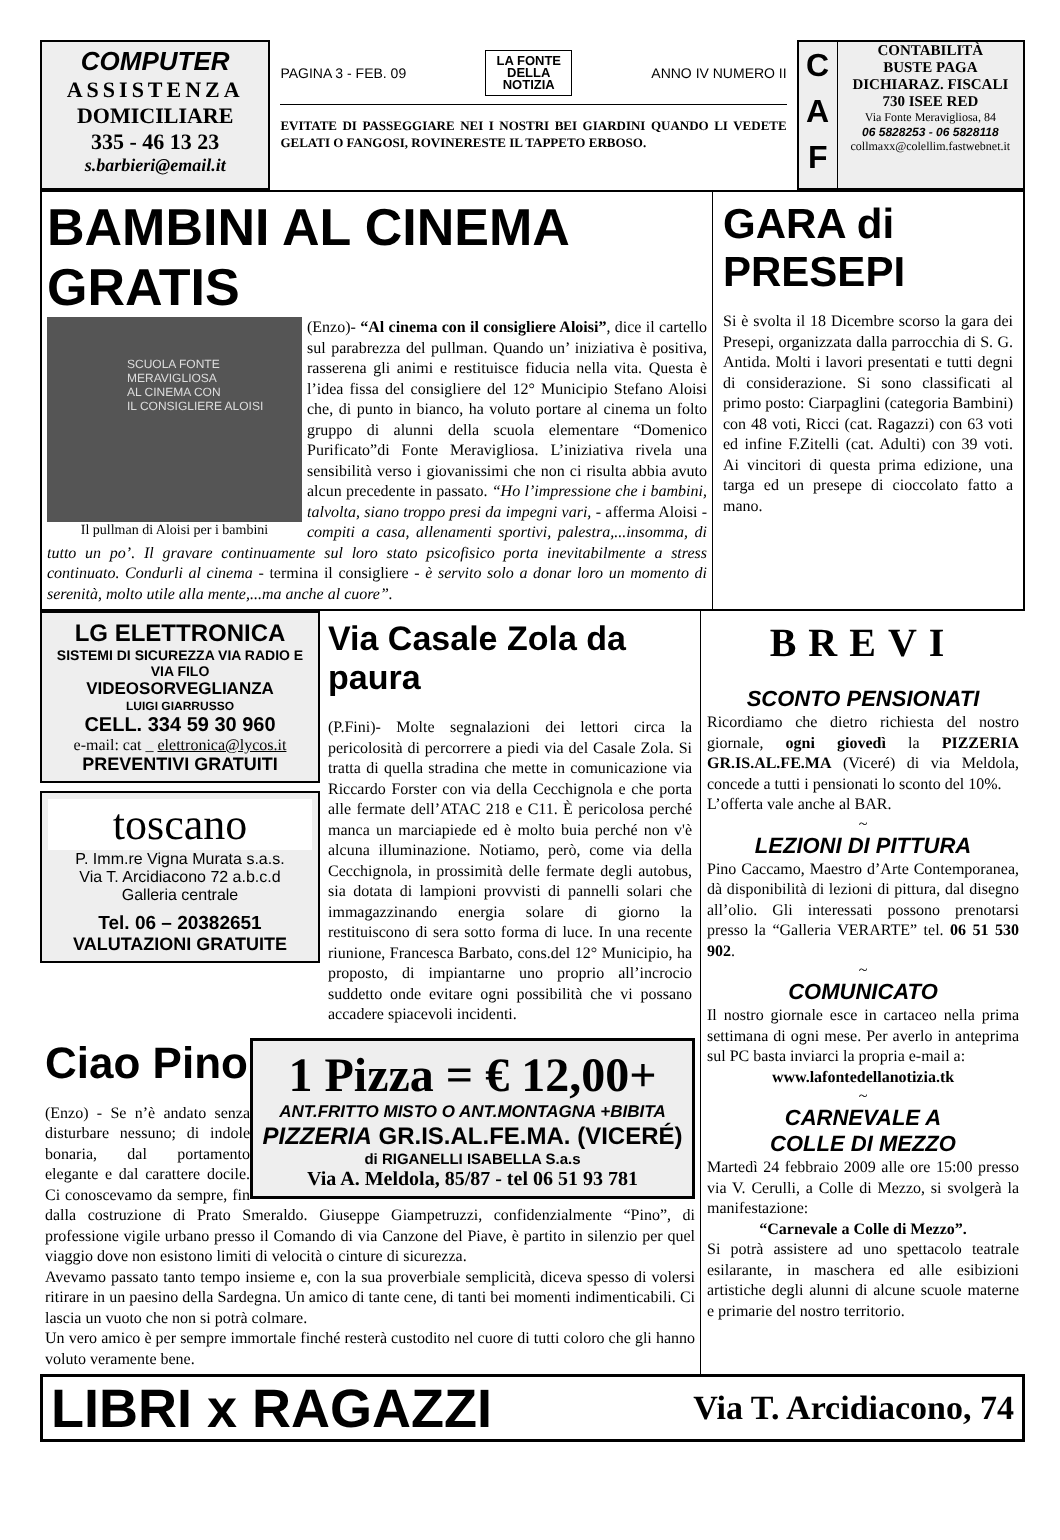COMPUTER
ASSISTENZA
DOMICILIARE
335 - 46 13 23
s.barbieri@email.it
PAGINA 3 - FEB. 09 LA FONTE
DELLA
NOTIZIA ANNO IV NUMERO II
EVITATE DI PASSEGGIARE NEI I NOSTRI BEI GIARDINI QUANDO LI VEDETE GELATI O FANGOSI, ROVINERESTE IL TAPPETO ERBOSO.
C
A
F
CONTABILITÀ
BUSTE PAGA
DICHIARAZ. FISCALI
730 ISEE RED
Via Fonte Meravigliosa, 84
06 5828253 - 06 5828118
collmaxx@colellim.fastwebnet.it
BAMBINI AL CINEMA GRATIS
SCUOLA FONTE MERAVIGLIOSA
AL CINEMA CON
IL CONSIGLIERE ALOISI
Il pullman di Aloisi per i bambini
(Enzo)- “Al cinema con il consigliere Aloisi”, dice il cartello sul parabrezza del pullman. Quando un’ iniziativa è positiva, rasserena gli animi e restituisce fiducia nella vita. Questa è l’idea fissa del consigliere del 12° Municipio Stefano Aloisi che, di punto in bianco, ha voluto portare al cinema un folto gruppo di alunni della scuola elementare “Domenico Purificato”di Fonte Meravigliosa. L’iniziativa rivela una sensibilità verso i giovanissimi che non ci risulta abbia avuto alcun precedente in passato. “Ho l’impressione che i bambini, talvolta, siano troppo presi da impegni vari, - afferma Aloisi - compiti a casa, allenamenti sportivi, palestra,...insomma, di tutto un po’. Il gravare continuamente sul loro stato psicofisico porta inevitabilmente a stress continuato. Condurli al cinema - termina il consigliere - è servito solo a donar loro un momento di serenità, molto utile alla mente,...ma anche al cuore”.
GARA di PRESEPI
Si è svolta il 18 Dicembre scorso la gara dei Presepi, organizzata dalla parrocchia di S. G. Antida. Molti i lavori presentati e tutti degni di considerazione. Si sono classificati al primo posto: Ciarpaglini (categoria Bambini) con 48 voti, Ricci (cat. Ragazzi) con 63 voti ed infine F.Zitelli (cat. Adulti) con 39 voti. Ai vincitori di questa prima edizione, una targa ed un presepe di cioccolato fatto a mano.
LG ELETTRONICA
SISTEMI DI SICUREZZA VIA RADIO E VIA FILO
VIDEOSORVEGLIANZA
LUIGI GIARRUSSO
CELL. 334 59 30 960
e-mail: cat _ elettronica@lycos.it
PREVENTIVI GRATUITI
toscano
P. Imm.re Vigna Murata s.a.s.
Via T. Arcidiacono 72 a.b.c.d
Galleria centrale
Tel. 06 – 20382651
VALUTAZIONI GRATUITE
Via Casale Zola da paura
(P.Fini)- Molte segnalazioni dei lettori circa la pericolosità di percorrere a piedi via del Casale Zola. Si tratta di quella stradina che mette in comunicazione via Riccardo Forster con via della Cecchignola e che porta alle fermate dell’ATAC 218 e C11. È pericolosa perché manca un marciapiede ed è molto buia perché non v'è alcuna illuminazione. Notiamo, però, come via della Cecchignola, in prossimità delle fermate degli autobus, sia dotata di lampioni provvisti di pannelli solari che immagazzinando energia solare di giorno la restituiscono di sera sotto forma di luce. In una recente riunione, Francesca Barbato, cons.del 12° Municipio, ha proposto, di impiantarne uno proprio all’incrocio suddetto onde evitare ogni possibilità che vi possano accadere spiacevoli incidenti.
1 Pizza = € 12,00+
ANT.FRITTO MISTO O ANT.MONTAGNA +BIBITA
PIZZERIA GR.IS.AL.FE.MA. (VICERÉ)
di RIGANELLI ISABELLA S.a.s
Via A. Meldola, 85/87 - tel 06 51 93 781
Ciao Pino
(Enzo) - Se n’è andato senza disturbare nessuno; di indole bonaria, dal portamento elegante e dal carattere docile. Ci conoscevamo da sempre, fin dalla costruzione di Prato Smeraldo. Giuseppe Giampetruzzi, confidenzialmente “Pino”, di professione vigile urbano presso il Comando di via Canzone del Piave, è partito in silenzio per quel viaggio dove non esistono limiti di velocità o cinture di sicurezza.
Avevamo passato tanto tempo insieme e, con la sua proverbiale semplicità, diceva spesso di volersi ritirare in un paesino della Sardegna. Un amico di tante cene, di tanti bei momenti indimenticabili. Ci lascia un vuoto che non si potrà colmare.
Un vero amico è per sempre immortale finché resterà custodito nel cuore di tutti coloro che gli hanno voluto veramente bene.
BREVI
SCONTO PENSIONATI
Ricordiamo che dietro richiesta del nostro giornale, ogni giovedì la PIZZERIA GR.IS.AL.FE.MA (Viceré) di via Meldola, concede a tutti i pensionati lo sconto del 10%.
L’offerta vale anche al BAR.
~
LEZIONI DI PITTURA
Pino Caccamo, Maestro d’Arte Contemporanea, dà disponibilità di lezioni di pittura, dal disegno all’olio. Gli interessati possono prenotarsi presso la “Galleria VERARTE” tel. 06 51 530 902.
~
COMUNICATO
Il nostro giornale esce in cartaceo nella prima settimana di ogni mese. Per averlo in anteprima sul PC basta inviarci la propria e-mail a:
www.lafontedellanotizia.tk
~
CARNEVALE A
COLLE DI MEZZO
Martedì 24 febbraio 2009 alle ore 15:00 presso via V. Cerulli, a Colle di Mezzo, si svolgerà la manifestazione:
“Carnevale a Colle di Mezzo”.
Si potrà assistere ad uno spettacolo teatrale esilarante, in maschera ed alle esibizioni artistiche degli alunni di alcune scuole materne e primarie del nostro territorio.
LIBRI x RAGAZZI Via T. Arcidiacono, 74